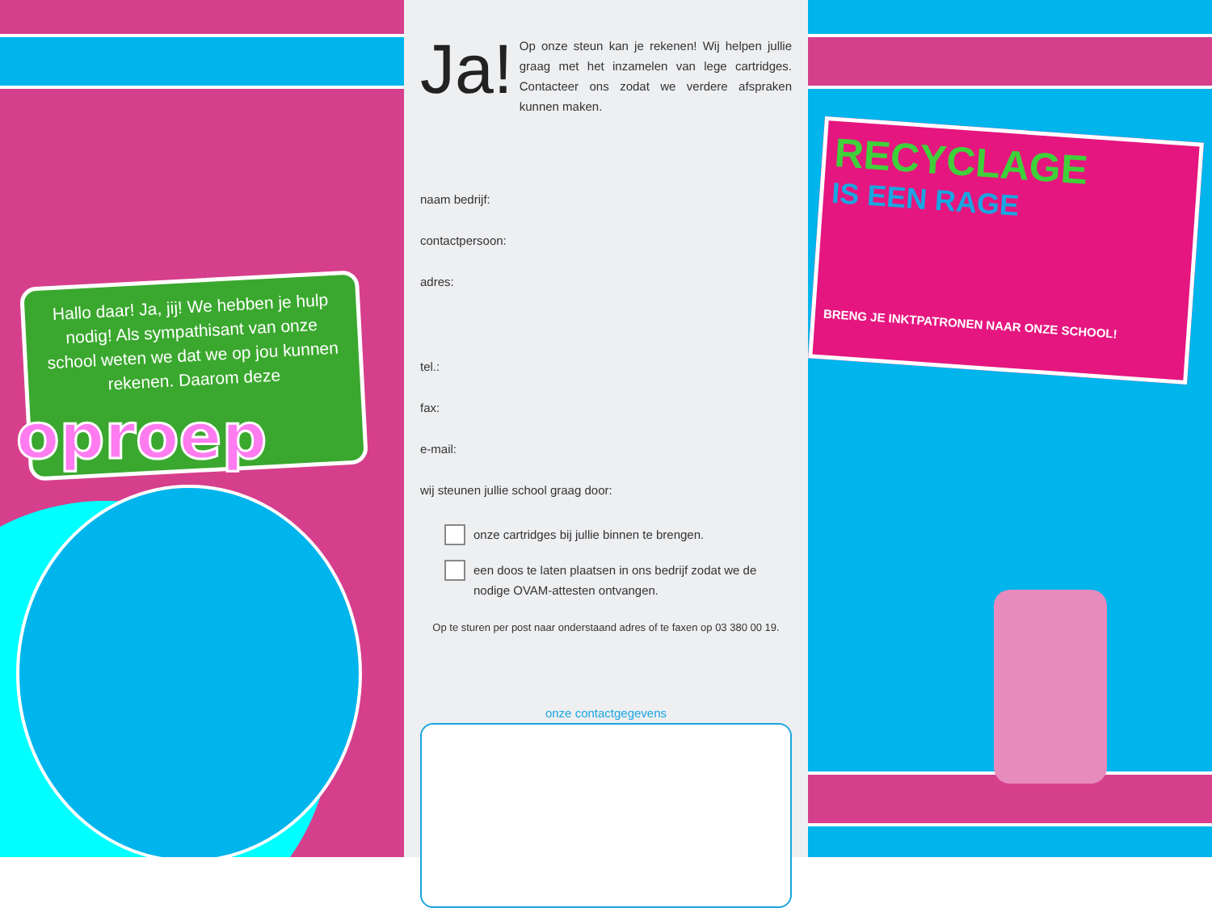Hallo daar! Ja, jij! We hebben je hulp nodig! Als sympathisant van onze school weten we dat we op jou kunnen rekenen. Daarom deze
oproep
Ja!
Op onze steun kan je rekenen! Wij helpen jullie graag met het inzamelen van lege cartridges. Contacteer ons zodat we verdere afspraken kunnen maken.
naam bedrijf:
contactpersoon:
adres:
tel.:
fax:
e-mail:
wij steunen jullie school graag door:
onze cartridges bij jullie binnen te brengen.
een doos te laten plaatsen in ons bedrijf zodat we de nodige OVAM-attesten ontvangen.
Op te sturen per post naar onderstaand adres of te faxen op 03 380 00 19.
onze contactgegevens
RECYCLAGE
IS EEN RAGE
BRENG JE INKTPATRONEN NAAR ONZE SCHOOL!